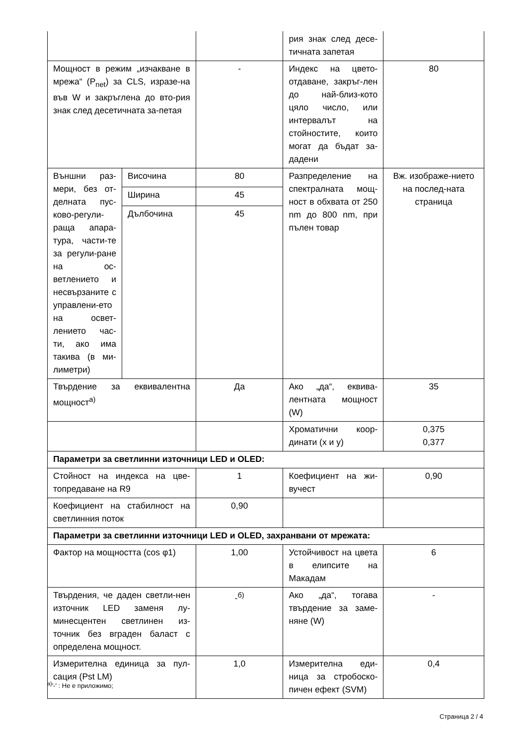| | | | рия знак след десе-тичната запетая | |
| Мощност в режим „изчакване в мрежа“ (P<sub>net</sub>) за CLS, изразе-на във W и закръглена до вто-рия знак след десетичната за-петая | | - | Индекс на цвето-отдаване, закръг-лен до най-близ-кото цяло число, или интервалът на стойностите, които могат да бъдат за-дадени | 80 |
| Външни раз-мери, без от-делната пус-ково-регули-раща апара-тура, части-те за регули-ране на ос-ветлението и несвързаните с управлени-ето на освет-лението час-ти, ако има такива (в ми-лиметри) | Височина | 80 | Разпределение на спектралната мощ-ност в обхвата от 250 nm до 800 nm, при пълен товар | Вж. изображе-нието на послед-ната страница |
| | Ширина | 45 | | |
| | Дълбочина | 45 | | |
| Твърдение за еквивалентна мощност<sup>а)</sup> | | Да | Ако „да“, еквива-лентната мощност (W) | 35 |
| | | | Хроматични коор-динати (x и y) | 0,375 0,377 |
| Параметри за светлинни източници LED и OLED: | | | | |
| Стойност на индекса на цве-топредаване на R9 | | 1 | Коефициент на жи-вучест | 0,90 |
| Коефициент на стабилност на светлинния поток | | 0,90 | | |
| Параметри за светлинни източници LED и OLED, захранвани от мрежата: | | | | |
| Фактор на мощността (cos φ1) | | 1,00 | Устойчивост на цвета в елипсите на Макадам | 6 |
| Твърдения, че даден светли-нен източник LED заменя лу-минесцентен светлинен из-точник без вграден баласт с определена мощност. | | -<sup>б)</sup> | Ако „да“, тогава твърдение за заме-няне (W) | - |
| Измерителна единица за пул-сация (Pst LM) | | 1,0 | Измерителна еди-ница за стробоско-пичен ефект (SVM) | 0,4 |
<sup>а)</sup>'-' : Не е приложимо;
Страница 2 / 4